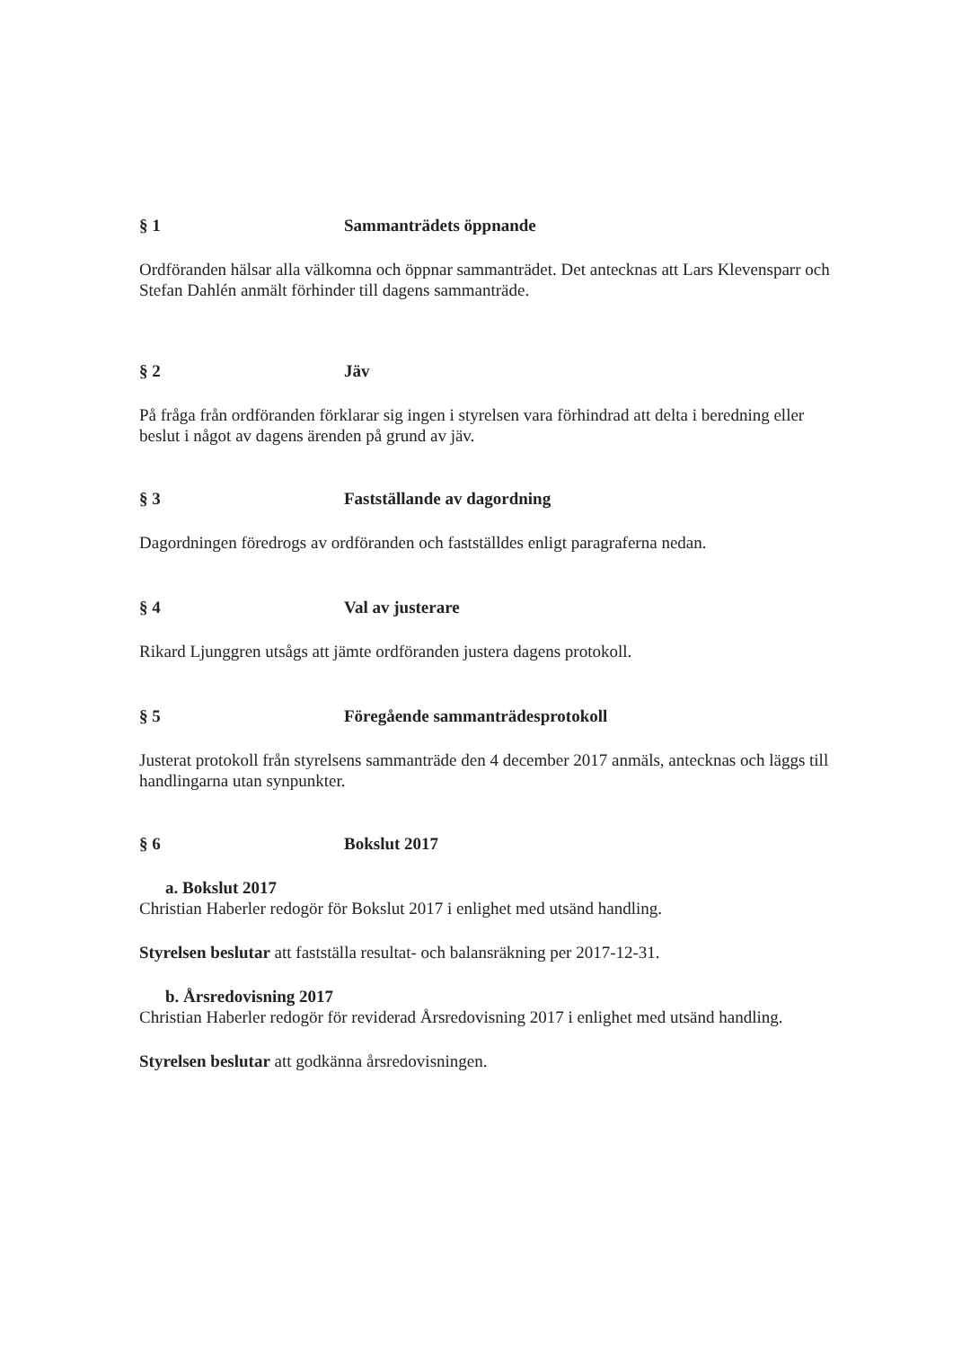§ 1 Sammanträdets öppnande
Ordföranden hälsar alla välkomna och öppnar sammanträdet. Det antecknas att Lars Klevensparr och Stefan Dahlén anmält förhinder till dagens sammanträde.
§ 2 Jäv
På fråga från ordföranden förklarar sig ingen i styrelsen vara förhindrad att delta i beredning eller beslut i något av dagens ärenden på grund av jäv.
§ 3 Fastställande av dagordning
Dagordningen föredrogs av ordföranden och fastställdes enligt paragraferna nedan.
§ 4 Val av justerare
Rikard Ljunggren utsågs att jämte ordföranden justera dagens protokoll.
§ 5 Föregående sammanträdesprotokoll
Justerat protokoll från styrelsens sammanträde den 4 december 2017 anmäls, antecknas och läggs till handlingarna utan synpunkter.
§ 6 Bokslut 2017
a. Bokslut 2017
Christian Haberler redogör för Bokslut 2017 i enlighet med utsänd handling.
Styrelsen beslutar att fastställa resultat- och balansräkning per 2017-12-31.
b. Årsredovisning 2017
Christian Haberler redogör för reviderad Årsredovisning 2017 i enlighet med utsänd handling.
Styrelsen beslutar att godkänna årsredovisningen.